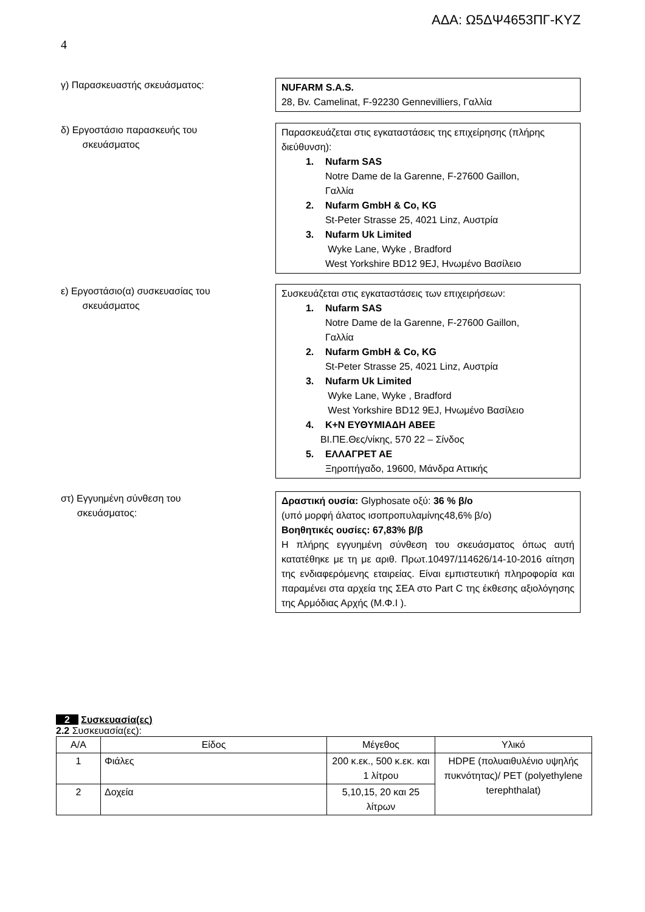ΑΔΑ: Ω5ΔΨ4653ΠΓ-ΚΥΖ
4
γ) Παρασκευαστής σκευάσματος:
NUFARM S.A.S.
28, Bv. Camelinat, F-92230 Gennevilliers, Γαλλία
δ) Εργοστάσιο παρασκευής του
σκευάσματος
Παρασκευάζεται στις εγκαταστάσεις της επιχείρησης (πλήρης διεύθυνση):
1. Nufarm SAS
Notre Dame de la Garenne, F-27600 Gaillon,
Γαλλία
2. Nufarm GmbH & Co, KG
St-Peter Strasse 25, 4021 Linz, Αυστρία
3. Nufarm Uk Limited
Wyke Lane, Wyke , Bradford
West Yorkshire BD12 9EJ, Ηνωμένο Βασίλειο
ε) Εργοστάσιο(α) συσκευασίας του
σκευάσματος
Συσκευάζεται στις εγκαταστάσεις των επιχειρήσεων:
1. Nufarm SAS
Notre Dame de la Garenne, F-27600 Gaillon,
Γαλλία
2. Nufarm GmbH & Co, KG
St-Peter Strasse 25, 4021 Linz, Αυστρία
3. Nufarm Uk Limited
Wyke Lane, Wyke , Bradford
West Yorkshire BD12 9EJ, Ηνωμένο Βασίλειο
4. Κ+Ν ΕΥΘΥΜΙΑΔΗ ΑΒΕΕ
ΒΙ.ΠΕ.Θες/νίκης, 570 22 – Σίνδος
5. ΕΛΛΑΓΡΕΤ ΑΕ
Ξηροπήγαδο, 19600, Μάνδρα Αττικής
στ) Εγγυημένη σύνθεση του
σκευάσματος:
Δραστική ουσία: Glyphosate οξύ: 36 % β/ο
(υπό μορφή άλατος ισοπροπυλαμίνης48,6% β/ο)
Βοηθητικές ουσίες: 67,83% β/β
Η πλήρης εγγυημένη σύνθεση του σκευάσματος όπως αυτή κατατέθηκε με τη με αριθ. Πρωτ.10497/114626/14-10-2016 αίτηση της ενδιαφερόμενης εταιρείας. Είναι εμπιστευτική πληροφορία και παραμένει στα αρχεία της ΣΕΑ στο Part C της έκθεσης αξιολόγησης της Αρμόδιας Αρχής (Μ.Φ.Ι ).
2 Συσκευασία(ες)
2.2 Συσκευασία(ες):
| Α/Α | Είδος | Μέγεθος | Υλικό |
| --- | --- | --- | --- |
| 1 | Φιάλες | 200 κ.εκ., 500 κ.εκ. και 1 λίτρου | HDPE (πολυαιθυλένιο υψηλής πυκνότητας)/ PET (polyethylene terephthalat) |
| 2 | Δοχεία | 5,10,15, 20 και 25 λίτρων | |